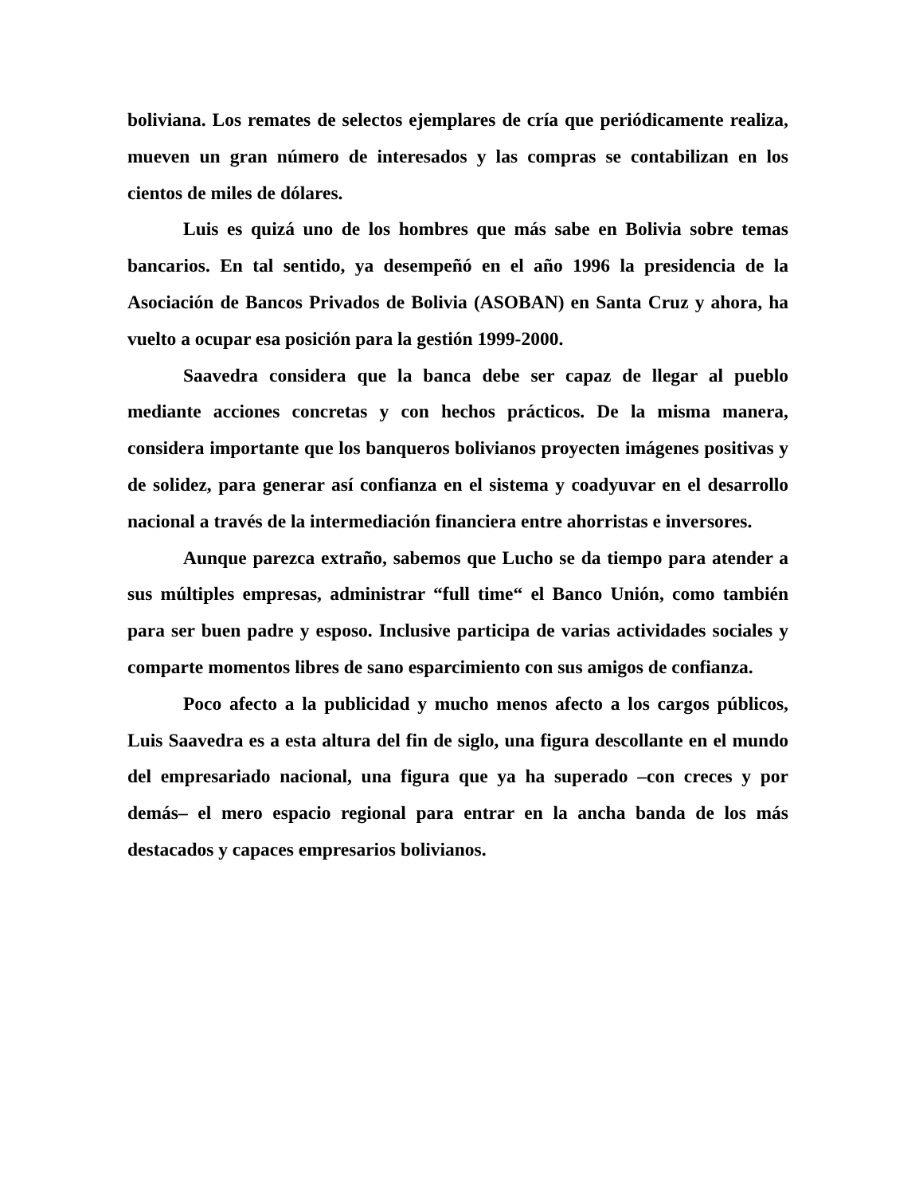boliviana. Los remates de selectos ejemplares de cría que periódicamente realiza, mueven un gran número de interesados y las compras se contabilizan en los cientos de miles de dólares.
Luis es quizá uno de los hombres que más sabe en Bolivia sobre temas bancarios. En tal sentido, ya desempeñó en el año 1996 la presidencia de la Asociación de Bancos Privados de Bolivia (ASOBAN) en Santa Cruz y ahora, ha vuelto a ocupar esa posición para la gestión 1999-2000.
Saavedra considera que la banca debe ser capaz de llegar al pueblo mediante acciones concretas y con hechos prácticos. De la misma manera, considera importante que los banqueros bolivianos proyecten imágenes positivas y de solidez, para generar así confianza en el sistema y coadyuvar en el desarrollo nacional a través de la intermediación financiera entre ahorristas e inversores.
Aunque parezca extraño, sabemos que Lucho se da tiempo para atender a sus múltiples empresas, administrar “full time“ el Banco Unión, como también para ser buen padre y esposo. Inclusive participa de varias actividades sociales y comparte momentos libres de sano esparcimiento con sus amigos de confianza.
Poco afecto a la publicidad y mucho menos afecto a los cargos públicos, Luis Saavedra es a esta altura del fin de siglo, una figura descollante en el mundo del empresariado nacional, una figura que ya ha superado –con creces y por demás– el mero espacio regional para entrar en la ancha banda de los más destacados y capaces empresarios bolivianos.